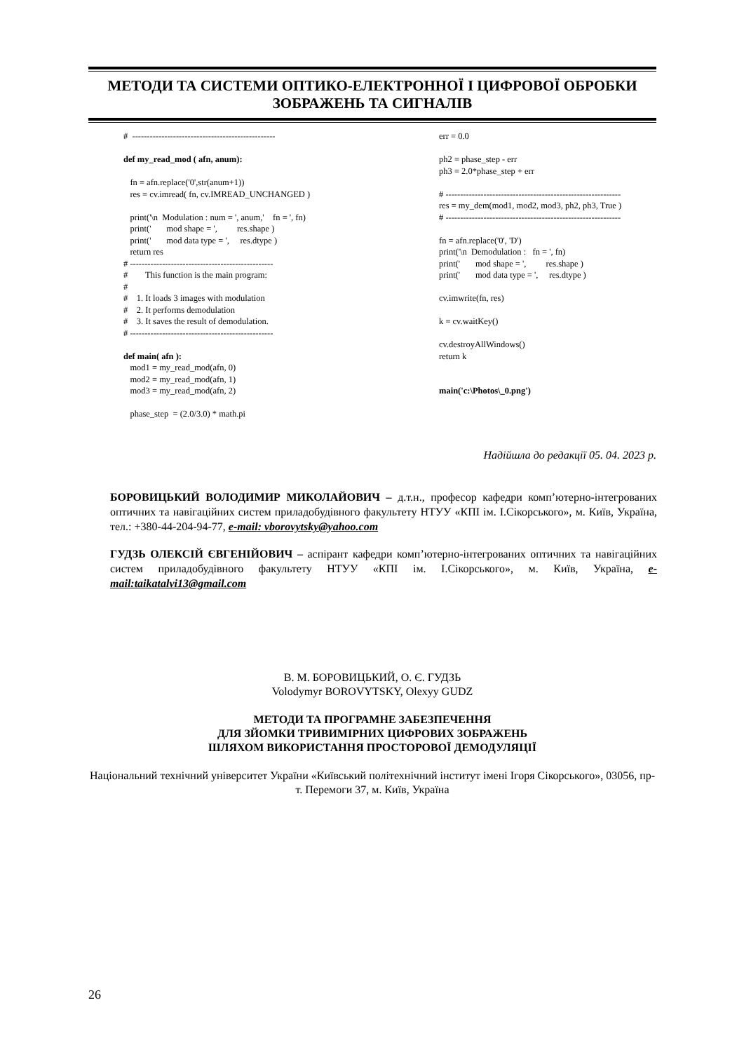МЕТОДИ ТА СИСТЕМИ ОПТИКО-ЕЛЕКТРОННОЇ І ЦИФРОВОЇ ОБРОБКИ ЗОБРАЖЕНЬ ТА СИГНАЛІВ
# ------------------------------------------------- def my_read_mod ( afn, anum): fn = afn.replace('0',str(anum+1)) res = cv.imread( fn, cv.IMREAD_UNCHANGED ) print('\n Modulation : num = ', anum,' fn = ', fn) print(' mod shape = ', res.shape ) print(' mod data type = ', res.dtype ) return res # ------------------------------------------------- # This function is the main program: # # 1. It loads 3 images with modulation # 2. It performs demodulation # 3. It saves the result of demodulation. # ------------------------------------------------- def main( afn ): mod1 = my_read_mod(afn, 0) mod2 = my_read_mod(afn, 1) mod3 = my_read_mod(afn, 2) phase_step = (2.0/3.0) * math.pi
err = 0.0 ph2 = phase_step - err ph3 = 2.0*phase_step + err # ------------------------------------------------------------ res = my_dem(mod1, mod2, mod3, ph2, ph3, True ) # ------------------------------------------------------------ fn = afn.replace('0', 'D') print('\n Demodulation : fn = ', fn) print(' mod shape = ', res.shape ) print(' mod data type = ', res.dtype ) cv.imwrite(fn, res) k = cv.waitKey() cv.destroyAllWindows() return k main('c:\Photos\_0.png')
Надійшла до редакції 05. 04. 2023 р.
БОРОВИЦЬКИЙ ВОЛОДИМИР МИКОЛАЙОВИЧ – д.т.н., професор кафедри комп’ютерно-інтегрованих оптичних та навігаційних систем приладобудівного факультету НТУУ «КПІ ім. І.Сікорського», м. Київ, Україна, тел.: +380-44-204-94-77, e-mail: vborovytsky@yahoo.com
ГУДЗЬ ОЛЕКСІЙ ЄВГЕНІЙОВИЧ – аспірант кафедри комп’ютерно-інтегрованих оптичних та навігаційних систем приладобудівного факультету НТУУ «КПІ ім. І.Сікорського», м. Київ, Україна, e-mail:taikatalvi13@gmail.com
В. М. БОРОВИЦЬКИЙ, О. Є. ГУДЗЬ
Volodymyr BOROVYTSKY, Olexyy GUDZ
МЕТОДИ ТА ПРОГРАМНЕ ЗАБЕЗПЕЧЕННЯ
ДЛЯ ЗЙОМКИ ТРИВИМІРНИХ ЦИФРОВИХ ЗОБРАЖЕНЬ
ШЛЯХОМ ВИКОРИСТАННЯ ПРОСТОРОВОЇ ДЕМОДУЛЯЦІЇ
Національний технічний університет України «Київський політехнічний інститут імені Ігоря Сікорського», 03056, пр-т. Перемоги 37, м. Київ, Україна
26